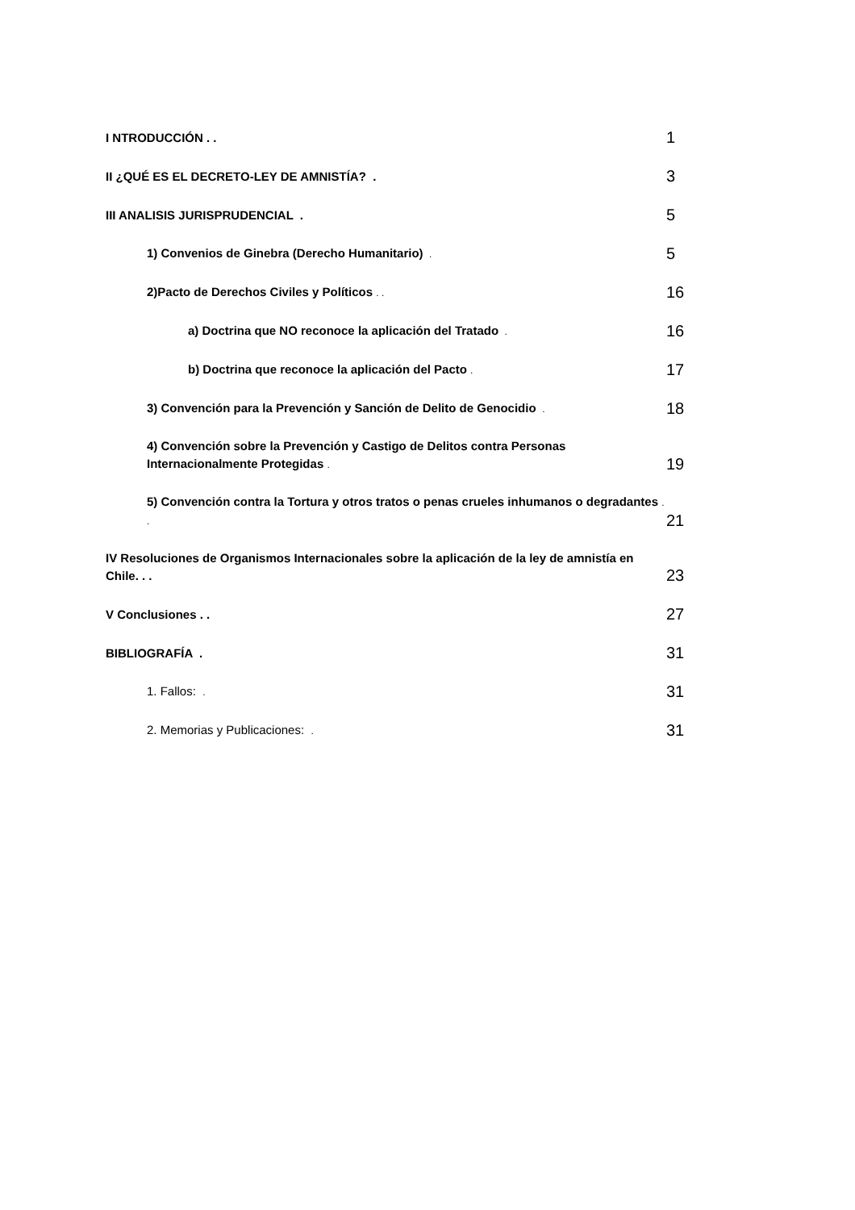I NTRODUCCIÓN . .
1
II ¿QUÉ ES EL DECRETO-LEY DE AMNISTÍA? .
3
III ANALISIS JURISPRUDENCIAL .
5
1) Convenios de Ginebra (Derecho Humanitario) .
5
2)Pacto de Derechos Civiles y Políticos . .
16
a) Doctrina que NO reconoce la aplicación del Tratado .
16
b) Doctrina que reconoce la aplicación del Pacto .
17
3) Convención para la Prevención y Sanción de Delito de Genocidio .
18
4) Convención sobre la Prevención y Castigo de Delitos contra Personas Internacionalmente Protegidas .
19
5) Convención contra la Tortura y otros tratos o penas crueles inhumanos o degradantes . .
21
IV Resoluciones de Organismos Internacionales sobre la aplicación de la ley de amnistía en Chile. . .
23
V Conclusiones . .
27
BIBLIOGRAFÍA .
31
1. Fallos: .
31
2. Memorias y Publicaciones: .
31